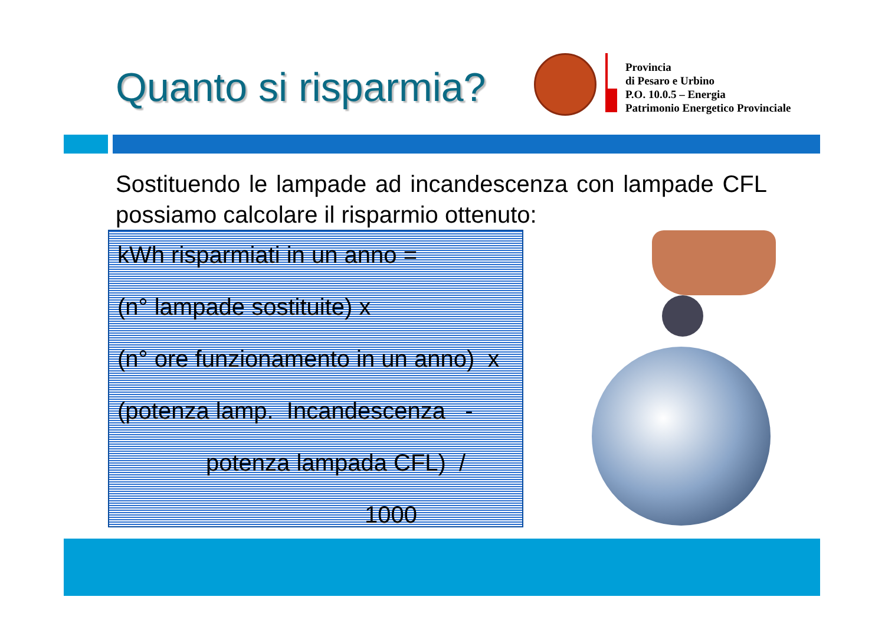Quanto si risparmia?
Provincia
di Pesaro e Urbino
P.O. 10.0.5 – Energia
Patrimonio Energetico Provinciale
Sostituendo le lampade ad incandescenza con lampade CFL possiamo calcolare il risparmio ottenuto:
kWh risparmiati in un anno =
(n° lampade sostituite) x
(n° ore funzionamento in un anno) x
(potenza lamp. Incandescenza -
potenza lampada CFL) /
1000